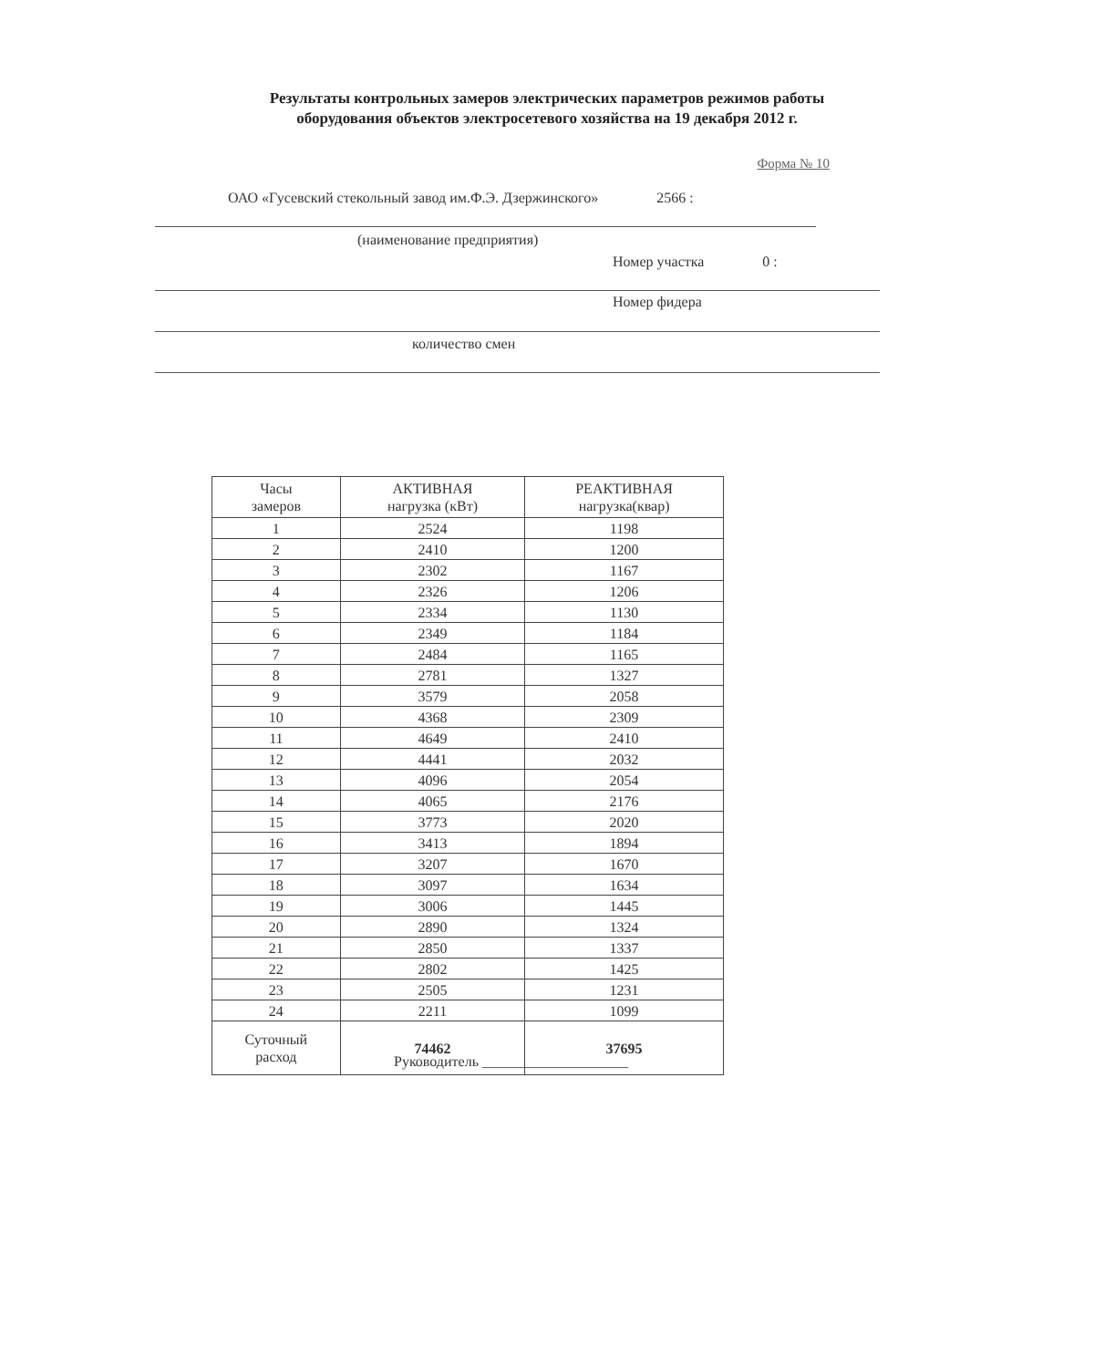Результаты контрольных замеров электрических параметров режимов работы
оборудования объектов электросетевого хозяйства на 19 декабря 2012 г.
Форма № 10
ОАО «Гусевский стекольный завод им.Ф.Э. Дзержинского» 2566 :
(наименование предприятия)
Номер участка 0 :
Номер фидера
количество смен
| Часы замеров | АКТИВНАЯ нагрузка (кВт) | РЕАКТИВНАЯ нагрузка(квар) |
| --- | --- | --- |
| 1 | 2524 | 1198 |
| 2 | 2410 | 1200 |
| 3 | 2302 | 1167 |
| 4 | 2326 | 1206 |
| 5 | 2334 | 1130 |
| 6 | 2349 | 1184 |
| 7 | 2484 | 1165 |
| 8 | 2781 | 1327 |
| 9 | 3579 | 2058 |
| 10 | 4368 | 2309 |
| 11 | 4649 | 2410 |
| 12 | 4441 | 2032 |
| 13 | 4096 | 2054 |
| 14 | 4065 | 2176 |
| 15 | 3773 | 2020 |
| 16 | 3413 | 1894 |
| 17 | 3207 | 1670 |
| 18 | 3097 | 1634 |
| 19 | 3006 | 1445 |
| 20 | 2890 | 1324 |
| 21 | 2850 | 1337 |
| 22 | 2802 | 1425 |
| 23 | 2505 | 1231 |
| 24 | 2211 | 1099 |
| Суточный расход | 74462 | 37695 |
Руководитель ____________________